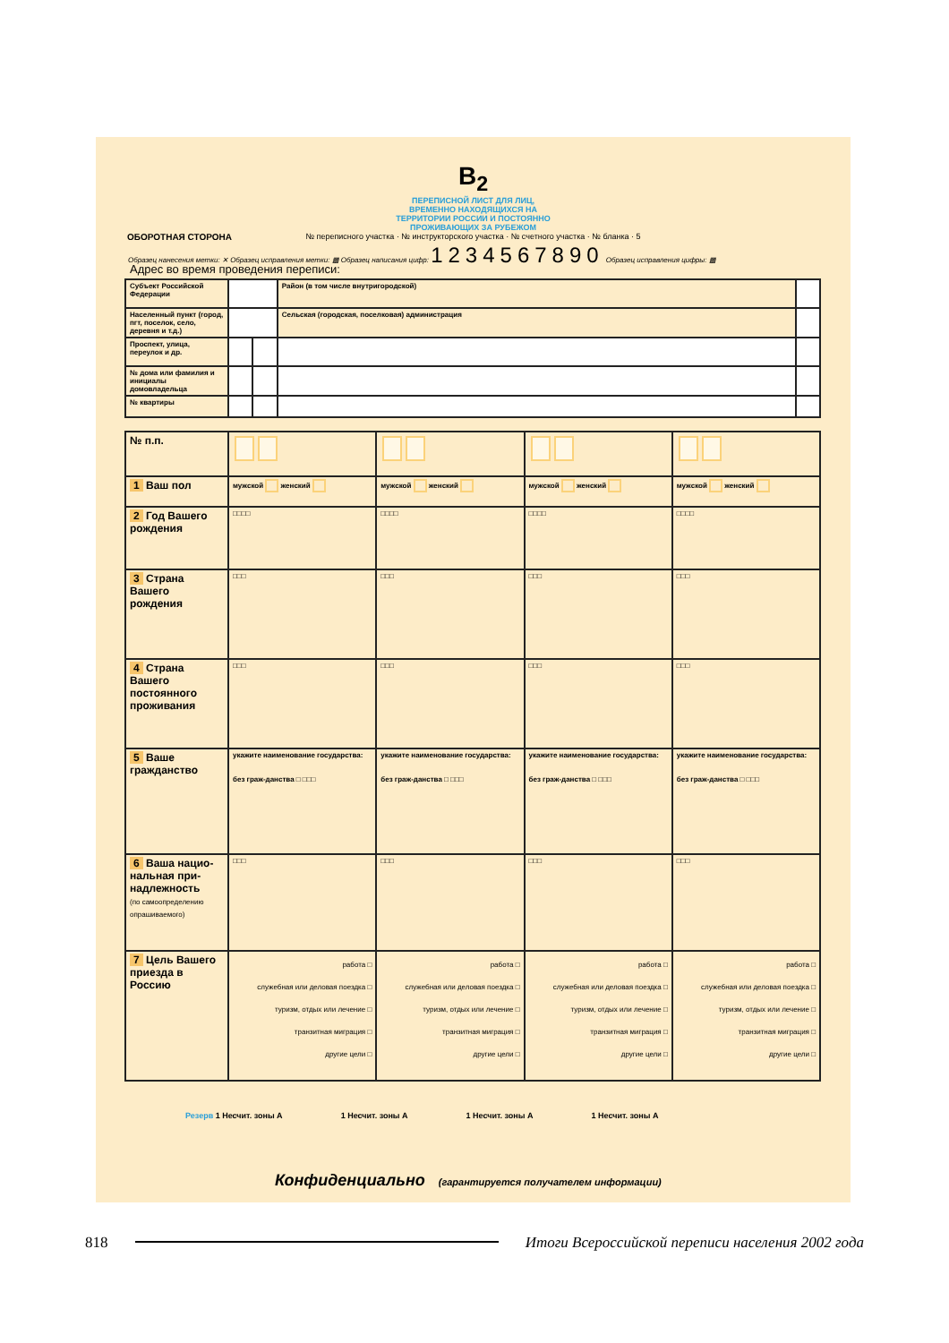B<sub>2</sub>
ПЕРЕПИСНОЙ ЛИСТ ДЛЯ ЛИЦ,
ВРЕМЕННО НАХОДЯЩИХСЯ НА
ТЕРРИТОРИИ РОССИИ И ПОСТОЯННО
ПРОЖИВАЮЩИХ ЗА РУБЕЖОМ
№ переписного участка · № инструкторского участка · № счетного участка · № бланка · 5
ОБОРОТНАЯ СТОРОНА
Образец нанесения метки: ✕ Образец исправления метки: ▩ Образец написания цифр: 1234567890 Образец исправления цифры: ▩
Адрес во время проведения переписи:
| Субъект Российской Федерации | | | Район (в том числе внутригородской) | |
| Населенный пункт (город, пгт, поселок, село, деревня и т.д.) | | | Сельская (городская, поселковая) администрация | |
| Проспект, улица, переулок и др. | | | | |
| № дома или фамилия и инициалы домовладельца | | | | |
| № квартиры | | | | |
| № п.п. | | | | |
| 1 Ваш пол | мужской женский | мужской женский | мужской женский | мужской женский |
| 2 Год Вашего рождения | □□□□ | □□□□ | □□□□ | □□□□ |
| 3 Страна Вашего рождения | □□□ | □□□ | □□□ | □□□ |
| 4 Страна Вашего постоянного проживания | □□□ | □□□ | □□□ | □□□ |
| 5 Ваше гражданство | укажите наименование государства: без граж-данства □ □□□ | укажите наименование государства: без граж-данства □ □□□ | укажите наименование государства: без граж-данства □ □□□ | укажите наименование государства: без граж-данства □ □□□ |
| 6 Ваша нацио-нальная при-надлежность (по самоопределению опрашиваемого) | □□□ | □□□ | □□□ | □□□ |
| 7 Цель Вашего приезда в Россию | работа □ служебная или деловая поездка □ туризм, отдых или лечение □ транзитная миграция □ другие цели □ | работа □ служебная или деловая поездка □ туризм, отдых или лечение □ транзитная миграция □ другие цели □ | работа □ служебная или деловая поездка □ туризм, отдых или лечение □ транзитная миграция □ другие цели □ | работа □ служебная или деловая поездка □ туризм, отдых или лечение □ транзитная миграция □ другие цели □ |
Резерв 1 Несчит. зоны А 1 Несчит. зоны А 1 Несчит. зоны А 1 Несчит. зоны А
Конфиденциально (гарантируется получателем информации)
818 Итоги Всероссийской переписи населения 2002 года